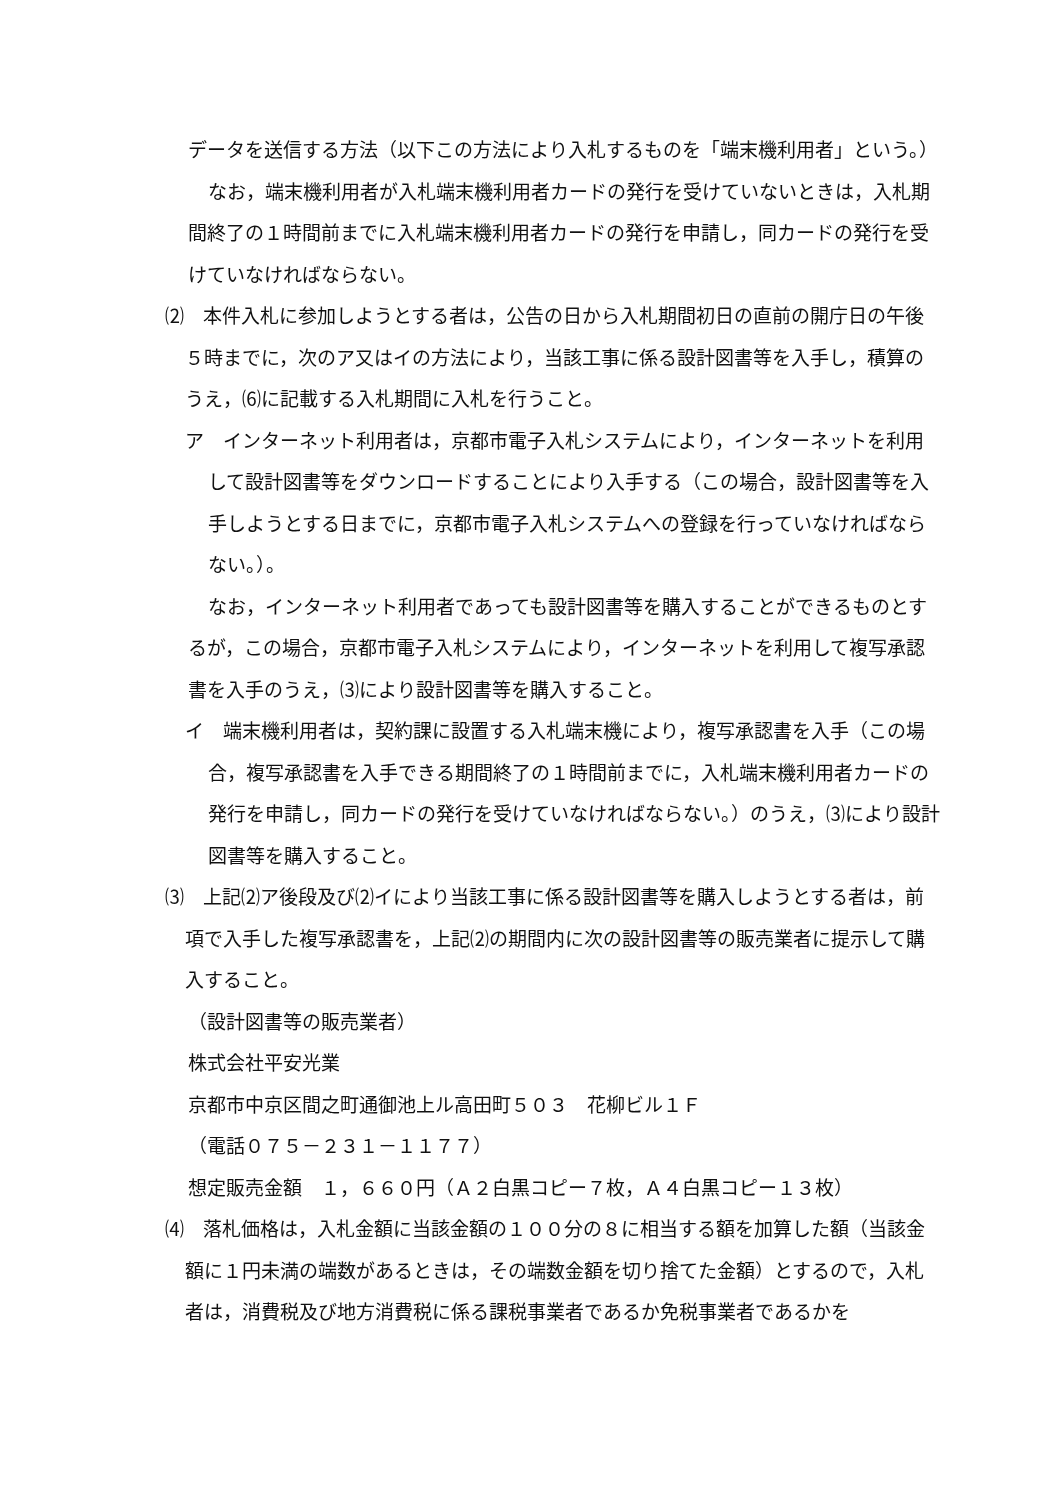データを送信する方法（以下この方法により入札するものを「端末機利用者」という。）
なお，端末機利用者が入札端末機利用者カードの発行を受けていないときは，入札期間終了の１時間前までに入札端末機利用者カードの発行を申請し，同カードの発行を受けていなければならない。
⑵　本件入札に参加しようとする者は，公告の日から入札期間初日の直前の開庁日の午後５時までに，次のア又はイの方法により，当該工事に係る設計図書等を入手し，積算のうえ，⑹に記載する入札期間に入札を行うこと。
ア　インターネット利用者は，京都市電子入札システムにより，インターネットを利用して設計図書等をダウンロードすることにより入手する（この場合，設計図書等を入手しようとする日までに，京都市電子入札システムへの登録を行っていなければならない。）。
なお，インターネット利用者であっても設計図書等を購入することができるものとするが，この場合，京都市電子入札システムにより，インターネットを利用して複写承認書を入手のうえ，⑶により設計図書等を購入すること。
イ　端末機利用者は，契約課に設置する入札端末機により，複写承認書を入手（この場合，複写承認書を入手できる期間終了の１時間前までに，入札端末機利用者カードの発行を申請し，同カードの発行を受けていなければならない。）のうえ，⑶により設計図書等を購入すること。
⑶　上記⑵ア後段及び⑵イにより当該工事に係る設計図書等を購入しようとする者は，前項で入手した複写承認書を，上記⑵の期間内に次の設計図書等の販売業者に提示して購入すること。
（設計図書等の販売業者）
株式会社平安光業
京都市中京区間之町通御池上ル高田町５０３　花柳ビル１Ｆ
（電話０７５－２３１－１１７７）
想定販売金額　１，６６０円（Ａ２白黒コピー７枚，Ａ４白黒コピー１３枚）
⑷　落札価格は，入札金額に当該金額の１００分の８に相当する額を加算した額（当該金額に１円未満の端数があるときは，その端数金額を切り捨てた金額）とするので，入札者は，消費税及び地方消費税に係る課税事業者であるか免税事業者であるかを